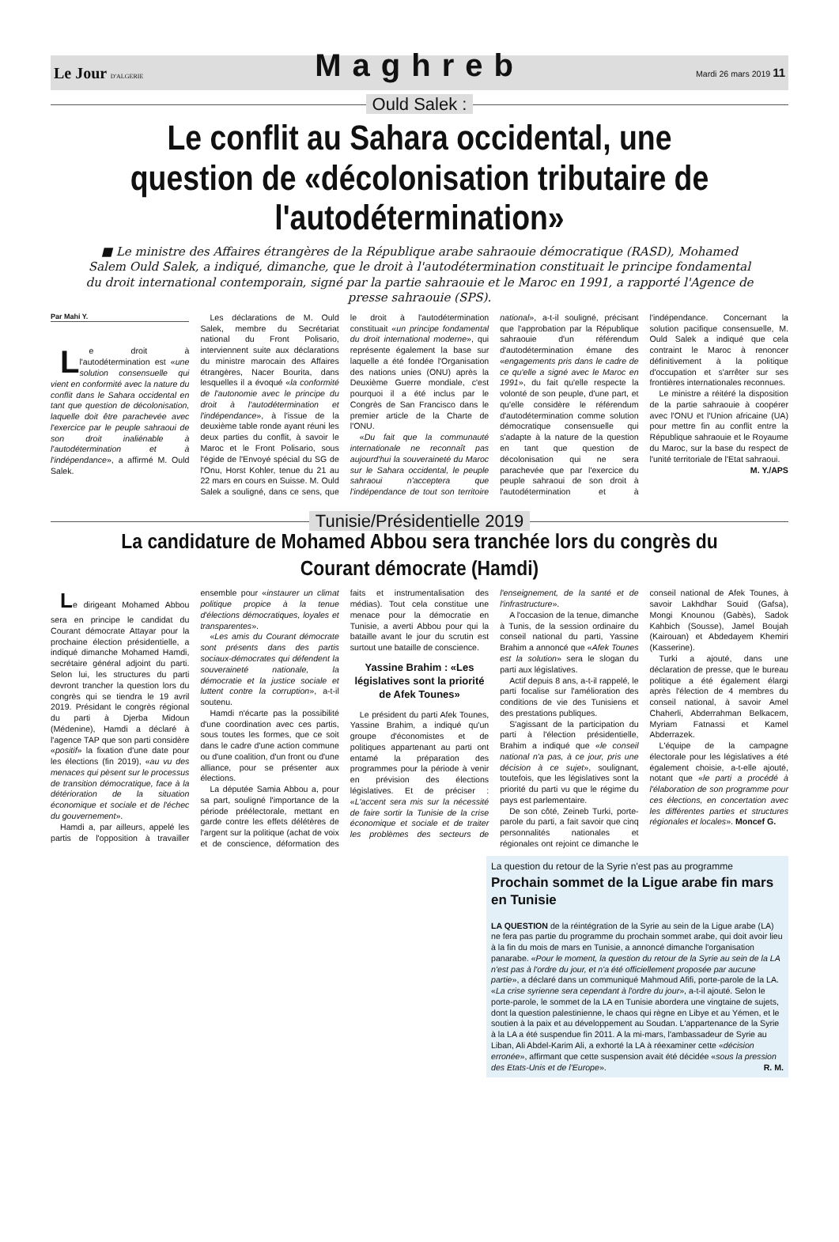Le Jour D'ALGERIE Maghreb Mardi 26 mars 2019 11
Ould Salek :
Le conflit au Sahara occidental, une question de «décolonisation tributaire de l'autodétermination»
■ Le ministre des Affaires étrangères de la République arabe sahraouie démocratique (RASD), Mohamed Salem Ould Salek, a indiqué, dimanche, que le droit à l'autodétermination constituait le principe fondamental du droit international contemporain, signé par la partie sahraouie et le Maroc en 1991, a rapporté l'Agence de presse sahraouie (SPS).
Par Mahi Y.
Le droit à l'autodétermination est «une solution consensuelle qui vient en conformité avec la nature du conflit dans le Sahara occidental en tant que question de décolonisation, laquelle doit être parachevée avec l'exercice par le peuple sahraoui de son droit inaliénable à l'autodétermination et à l'indépendance», a affirmé M. Ould Salek.
Les déclarations de M. Ould Salek, membre du Secrétariat national du Front Polisario, interviennent suite aux déclarations du ministre marocain des Affaires étrangères, Nacer Bourita, dans lesquelles il a évoqué «la conformité de l'autonomie avec le principe du droit à l'autodétermination et l'indépendance», à l'issue de la deuxième table ronde ayant réuni les deux parties du conflit, à savoir le Maroc et le Front Polisario, sous l'égide de l'Envoyé spécial du SG de l'Onu, Horst Kohler, tenue du 21 au 22 mars en cours en Suisse. M. Ould Salek a souligné, dans ce sens, que le droit à l'autodétermination constituait «un principe fondamental du droit international moderne», qui représente également la base sur laquelle a été fondée l'Organisation des nations unies (ONU) après la Deuxième Guerre mondiale, c'est pourquoi il a été inclus par le Congrès de San Francisco dans le premier article de la Charte de l'ONU.
«Du fait que la communauté internationale ne reconnaît pas aujourd'hui la souveraineté du Maroc sur le Sahara occidental, le peuple sahraoui n'acceptera que l'indépendance de tout son territoire national», a-t-il souligné, précisant que l'approbation par la République sahraouie d'un référendum d'autodétermination émane des «engagements pris dans le cadre de ce qu'elle a signé avec le Maroc en 1991», du fait qu'elle respecte la volonté de son peuple, d'une part, et qu'elle considère le référendum d'autodétermination comme solution démocratique consensuelle qui s'adapte à la nature de la question en tant que question de décolonisation qui ne sera parachevée que par l'exercice du peuple sahraoui de son droit à l'autodétermination et à l'indépendance. Concernant la solution pacifique consensuelle, M. Ould Salek a indiqué que cela contraint le Maroc à renoncer définitivement à la politique d'occupation et s'arrêter sur ses frontières internationales reconnues.
Le ministre a réitéré la disposition de la partie sahraouie à coopérer avec l'ONU et l'Union africaine (UA) pour mettre fin au conflit entre la République sahraouie et le Royaume du Maroc, sur la base du respect de l'unité territoriale de l'Etat sahraoui.
M. Y./APS
Tunisie/Présidentielle 2019
La candidature de Mohamed Abbou sera tranchée lors du congrès du Courant démocrate (Hamdi)
Le dirigeant Mohamed Abbou sera en principe le candidat du Courant démocrate Attayar pour la prochaine élection présidentielle, a indiqué dimanche Mohamed Hamdi, secrétaire général adjoint du parti. Selon lui, les structures du parti devront trancher la question lors du congrès qui se tiendra le 19 avril 2019. Présidant le congrès régional du parti à Djerba Midoun (Médenine), Hamdi a déclaré à l'agence TAP que son parti considère «positif» la fixation d'une date pour les élections (fin 2019), «au vu des menaces qui pèsent sur le processus de transition démocratique, face à la détérioration de la situation économique et sociale et de l'échec du gouvernement».
Hamdi a, par ailleurs, appelé les partis de l'opposition à travailler ensemble pour «instaurer un climat politique propice à la tenue d'élections démocratiques, loyales et transparentes».
«Les amis du Courant démocrate sont présents dans des partis sociaux-démocrates qui défendent la souveraineté nationale, la démocratie et la justice sociale et luttent contre la corruption», a-t-il soutenu.
Hamdi n'écarte pas la possibilité d'une coordination avec ces partis, sous toutes les formes, que ce soit dans le cadre d'une action commune ou d'une coalition, d'un front ou d'une alliance, pour se présenter aux élections.
La députée Samia Abbou a, pour sa part, souligné l'importance de la période préélectorale, mettant en garde contre les effets délétères de l'argent sur la politique (achat de voix et de conscience, déformation des faits et instrumentalisation des médias). Tout cela constitue une menace pour la démocratie en Tunisie, a averti Abbou pour qui la bataille avant le jour du scrutin est surtout une bataille de conscience.
Yassine Brahim : «Les législatives sont la priorité de Afek Tounes»
Le président du parti Afek Tounes, Yassine Brahim, a indiqué qu'un groupe d'économistes et de politiques appartenant au parti ont entamé la préparation des programmes pour la période à venir en prévision des élections législatives. Et de préciser : «L'accent sera mis sur la nécessité de faire sortir la Tunisie de la crise économique et sociale et de traiter les problèmes des secteurs de l'enseignement, de la santé et de l'infrastructure».
A l'occasion de la tenue, dimanche à Tunis, de la session ordinaire du conseil national du parti, Yassine Brahim a annoncé que «Afek Tounes est la solution» sera le slogan du parti aux législatives.
Actif depuis 8 ans, a-t-il rappelé, le parti focalise sur l'amélioration des conditions de vie des Tunisiens et des prestations publiques.
S'agissant de la participation du parti à l'élection présidentielle, Brahim a indiqué que «le conseil national n'a pas, à ce jour, pris une décision à ce sujet», soulignant, toutefois, que les législatives sont la priorité du parti vu que le régime du pays est parlementaire.
De son côté, Zeineb Turki, porte-parole du parti, a fait savoir que cinq personnalités nationales et régionales ont rejoint ce dimanche le conseil national de Afek Tounes, à savoir Lakhdhar Souid (Gafsa), Mongi Knounou (Gabès), Sadok Kahbich (Sousse), Jamel Boujah (Kairouan) et Abdedayem Khemiri (Kasserine).
Turki a ajouté, dans une déclaration de presse, que le bureau politique a été également élargi après l'élection de 4 membres du conseil national, à savoir Amel Chaherli, Abderrahman Belkacem, Myriam Fatnassi et Kamel Abderrazek.
L'équipe de la campagne électorale pour les législatives a été également choisie, a-t-elle ajouté, notant que «le parti a procédé à l'élaboration de son programme pour ces élections, en concertation avec les différentes parties et structures régionales et locales». Moncef G.
La question du retour de la Syrie n'est pas au programme
Prochain sommet de la Ligue arabe fin mars en Tunisie
LA QUESTION de la réintégration de la Syrie au sein de la Ligue arabe (LA) ne fera pas partie du programme du prochain sommet arabe, qui doit avoir lieu à la fin du mois de mars en Tunisie, a annoncé dimanche l'organisation panarabe. «Pour le moment, la question du retour de la Syrie au sein de la LA n'est pas à l'ordre du jour, et n'a été officiellement proposée par aucune partie», a déclaré dans un communiqué Mahmoud Afifi, porte-parole de la LA. «La crise syrienne sera cependant à l'ordre du jour», a-t-il ajouté. Selon le porte-parole, le sommet de la LA en Tunisie abordera une vingtaine de sujets, dont la question palestinienne, le chaos qui règne en Libye et au Yémen, et le soutien à la paix et au développement au Soudan. L'appartenance de la Syrie à la LA a été suspendue fin 2011. A la mi-mars, l'ambassadeur de Syrie au Liban, Ali Abdel-Karim Ali, a exhorté la LA à réexaminer cette «décision erronée», affirmant que cette suspension avait été décidée «sous la pression des Etats-Unis et de l'Europe». R. M.